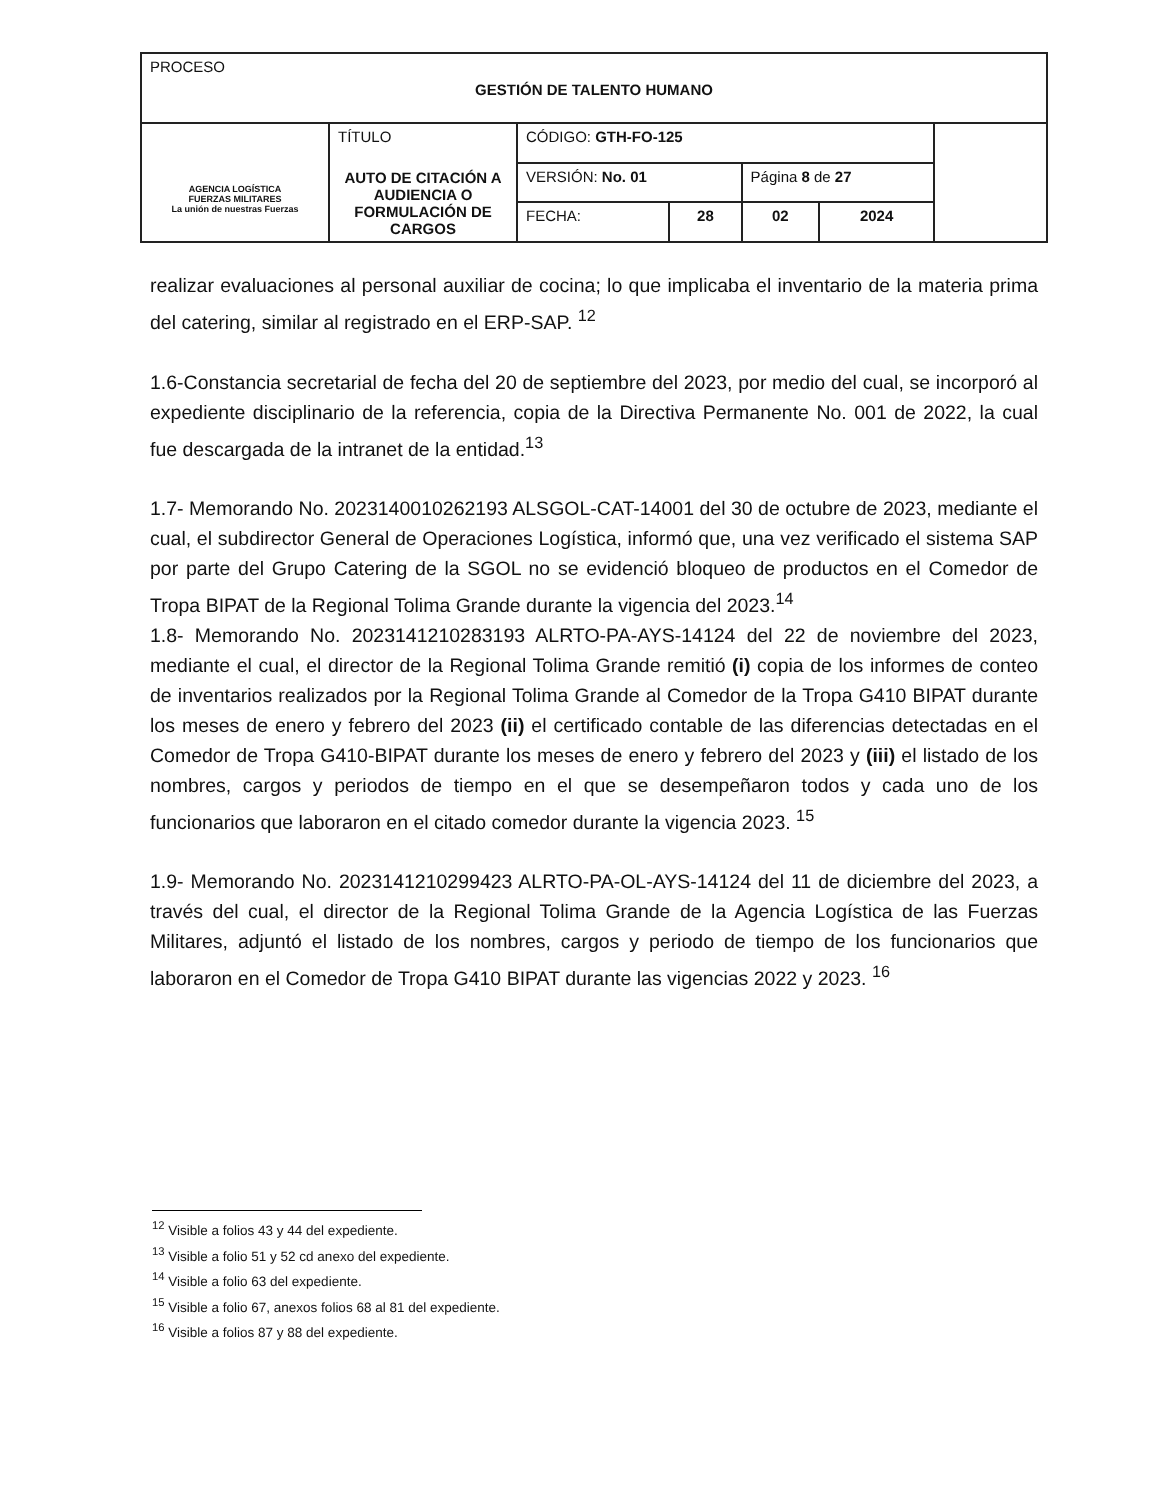| PROCESO GESTIÓN DE TALENTO HUMANO | | | | | | |
| AGENCIA LOGÍSTICA FUERZAS MILITARES La unión de nuestras Fuerzas | TÍTULO AUTO DE CITACIÓN A AUDIENCIA O FORMULACIÓN DE CARGOS | CÓDIGO: GTH-FO-125 | | | | |
| | | VERSIÓN: No. 01 | | Página 8 de 27 | | |
| | | FECHA: | 28 | 02 | 2024 | |
realizar evaluaciones al personal auxiliar de cocina; lo que implicaba el inventario de la materia prima del catering, similar al registrado en el ERP-SAP. <sup>12</sup>
1.6-Constancia secretarial de fecha del 20 de septiembre del 2023, por medio del cual, se incorporó al expediente disciplinario de la referencia, copia de la Directiva Permanente No. 001 de 2022, la cual fue descargada de la intranet de la entidad.<sup>13</sup>
1.7- Memorando No. 2023140010262193 ALSGOL-CAT-14001 del 30 de octubre de 2023, mediante el cual, el subdirector General de Operaciones Logística, informó que, una vez verificado el sistema SAP por parte del Grupo Catering de la SGOL no se evidenció bloqueo de productos en el Comedor de Tropa BIPAT de la Regional Tolima Grande durante la vigencia del 2023.<sup>14</sup>
1.8- Memorando No. 2023141210283193 ALRTO-PA-AYS-14124 del 22 de noviembre del 2023, mediante el cual, el director de la Regional Tolima Grande remitió (i) copia de los informes de conteo de inventarios realizados por la Regional Tolima Grande al Comedor de la Tropa G410 BIPAT durante los meses de enero y febrero del 2023 (ii) el certificado contable de las diferencias detectadas en el Comedor de Tropa G410-BIPAT durante los meses de enero y febrero del 2023 y (iii) el listado de los nombres, cargos y periodos de tiempo en el que se desempeñaron todos y cada uno de los funcionarios que laboraron en el citado comedor durante la vigencia 2023. <sup>15</sup>
1.9- Memorando No. 2023141210299423 ALRTO-PA-OL-AYS-14124 del 11 de diciembre del 2023, a través del cual, el director de la Regional Tolima Grande de la Agencia Logística de las Fuerzas Militares, adjuntó el listado de los nombres, cargos y periodo de tiempo de los funcionarios que laboraron en el Comedor de Tropa G410 BIPAT durante las vigencias 2022 y 2023. <sup>16</sup>
<sup>12</sup> Visible a folios 43 y 44 del expediente.
<sup>13</sup> Visible a folio 51 y 52 cd anexo del expediente.
<sup>14</sup> Visible a folio 63 del expediente.
<sup>15</sup> Visible a folio 67, anexos folios 68 al 81 del expediente.
<sup>16</sup> Visible a folios 87 y 88 del expediente.